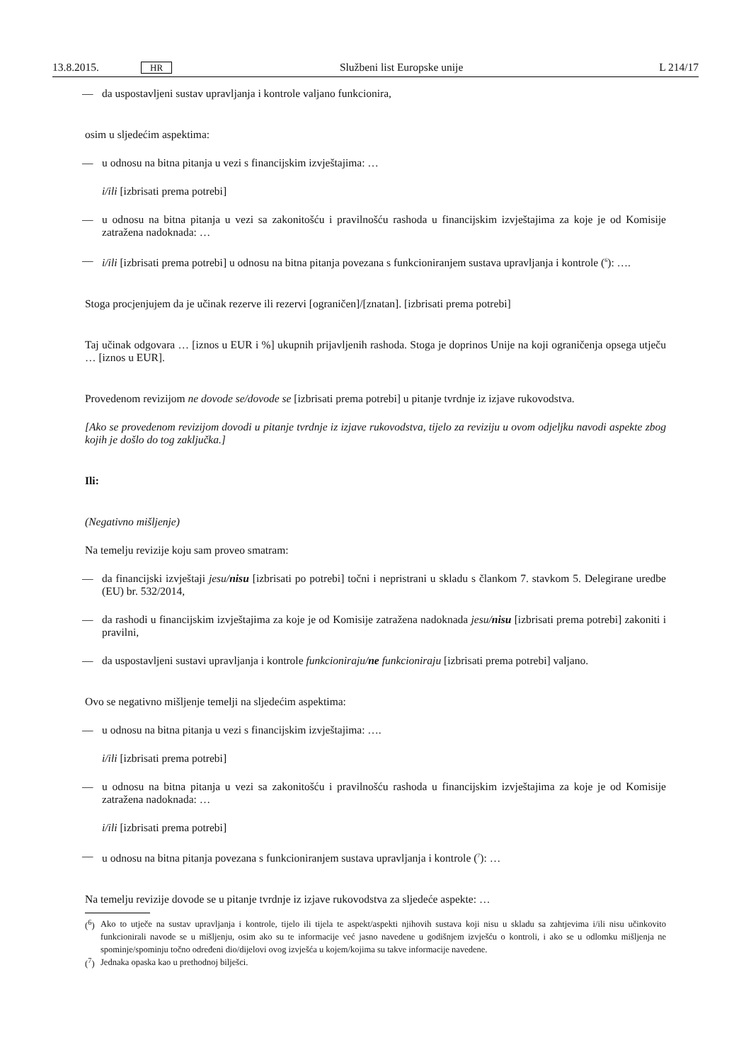13.8.2015. HR Službeni list Europske unije L 214/17
—
da uspostavljeni sustav upravljanja i kontrole valjano funkcionira,
osim u sljedećim aspektima:
—
u odnosu na bitna pitanja u vezi s financijskim izvještajima: …
i/ili [izbrisati prema potrebi]
—
u odnosu na bitna pitanja u vezi sa zakonitošću i pravilnošću rashoda u financijskim izvještajima za koje je od Komisije zatražena nadoknada: …
—
i/ili [izbrisati prema potrebi] u odnosu na bitna pitanja povezana s funkcioniranjem sustava upravljanja i kontrole (<sup>6</sup>): ….
Stoga procjenjujem da je učinak rezerve ili rezervi [ograničen]/[znatan]. [izbrisati prema potrebi]
Taj učinak odgovara … [iznos u EUR i %] ukupnih prijavljenih rashoda. Stoga je doprinos Unije na koji ograničenja opsega utječu … [iznos u EUR].
Provedenom revizijom ne dovode se/dovode se [izbrisati prema potrebi] u pitanje tvrdnje iz izjave rukovodstva.
[Ako se provedenom revizijom dovodi u pitanje tvrdnje iz izjave rukovodstva, tijelo za reviziju u ovom odjeljku navodi aspekte zbog kojih je došlo do tog zaključka.]
Ili:
(Negativno mišljenje)
Na temelju revizije koju sam proveo smatram:
—
da financijski izvještaji jesu/nisu [izbrisati po potrebi] točni i nepristrani u skladu s člankom 7. stavkom 5. Delegirane uredbe (EU) br. 532/2014,
—
da rashodi u financijskim izvještajima za koje je od Komisije zatražena nadoknada jesu/nisu [izbrisati prema potrebi] zakoniti i pravilni,
—
da uspostavljeni sustavi upravljanja i kontrole funkcioniraju/ne funkcioniraju [izbrisati prema potrebi] valjano.
Ovo se negativno mišljenje temelji na sljedećim aspektima:
—
u odnosu na bitna pitanja u vezi s financijskim izvještajima: ….
i/ili [izbrisati prema potrebi]
—
u odnosu na bitna pitanja u vezi sa zakonitošću i pravilnošću rashoda u financijskim izvještajima za koje je od Komisije zatražena nadoknada: …
i/ili [izbrisati prema potrebi]
—
u odnosu na bitna pitanja povezana s funkcioniranjem sustava upravljanja i kontrole (<sup>7</sup>): …
Na temelju revizije dovode se u pitanje tvrdnje iz izjave rukovodstva za sljedeće aspekte: …
(<sup>6</sup>)
Ako to utječe na sustav upravljanja i kontrole, tijelo ili tijela te aspekt/aspekti njihovih sustava koji nisu u skladu sa zahtjevima i/ili nisu učinkovito funkcionirali navode se u mišljenju, osim ako su te informacije već jasno navedene u godišnjem izvješću o kontroli, i ako se u odlomku mišljenja ne spominje/spominju točno određeni dio/dijelovi ovog izvješća u kojem/kojima su takve informacije navedene.
(<sup>7</sup>)
Jednaka opaska kao u prethodnoj bilješci.